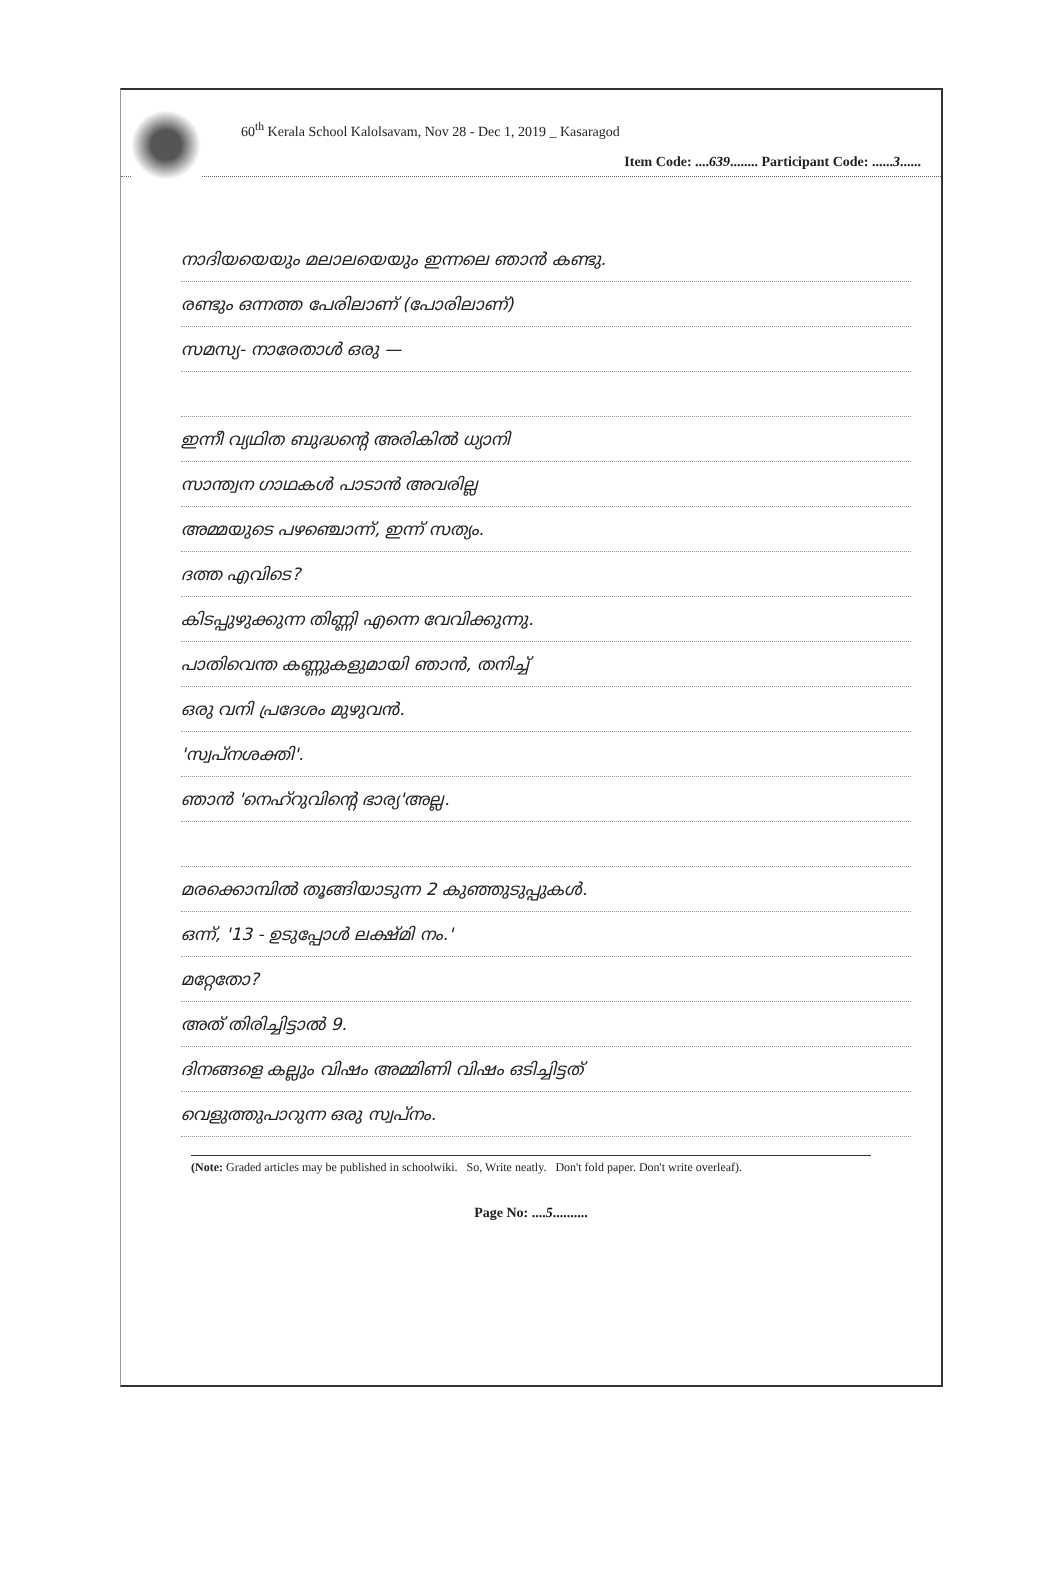60<sup>th</sup> Kerala School Kalolsavam, Nov 28 - Dec 1, 2019 _ Kasaragod
Item Code: ....639........ Participant Code: ......3......
നാദിയയെയും മലാലയെയും ഇന്നലെ ഞാൻ കണ്ടു.
രണ്ടും ഒന്നത്ത പേരിലാണ് (പോരിലാണ്)
സമസ്യ- നാരേതാൾ ഒരു —
ഇന്നീ വ്യഥിത ബുദ്ധന്റെ അരികിൽ ധ്യാനി
സാന്ത്വന ഗാഥകൾ പാടാൻ അവരില്ല
അമ്മയുടെ പഴഞ്ചൊന്ന്, ഇന്ന് സത്യം.
ദത്ത എവിടെ?
കിടപ്പുഴുക്കുന്ന തിണ്ണി എന്നെ വേവിക്കുന്നു.
പാതിവെന്ത കണ്ണുകളുമായി ഞാൻ, തനിച്ച്
ഒരു വനി പ്രദേശം മുഴുവൻ.
'സ്വപ്നശക്തി'.
ഞാൻ 'നെഹ്റുവിന്റെ ഭാര്യ'അല്ല.
മരക്കൊമ്പിൽ തൂങ്ങിയാടുന്ന 2 കുഞ്ഞുടുപ്പുകൾ.
ഒന്ന്, '13 - ഉടുപ്പോൾ ലക്ഷ്മി നം.'
മറ്റേതോ?
അത് തിരിച്ചിട്ടാൽ 9.
ദിനങ്ങളെ കല്ലും വിഷം അമ്മിണി വിഷം ഒടിച്ചിട്ടത്
വെളുത്തുപാറുന്ന ഒരു സ്വപ്നം.
(Note: Graded articles may be published in schoolwiki. So, Write neatly. Don't fold paper. Don't write overleaf).
Page No: ....5..........